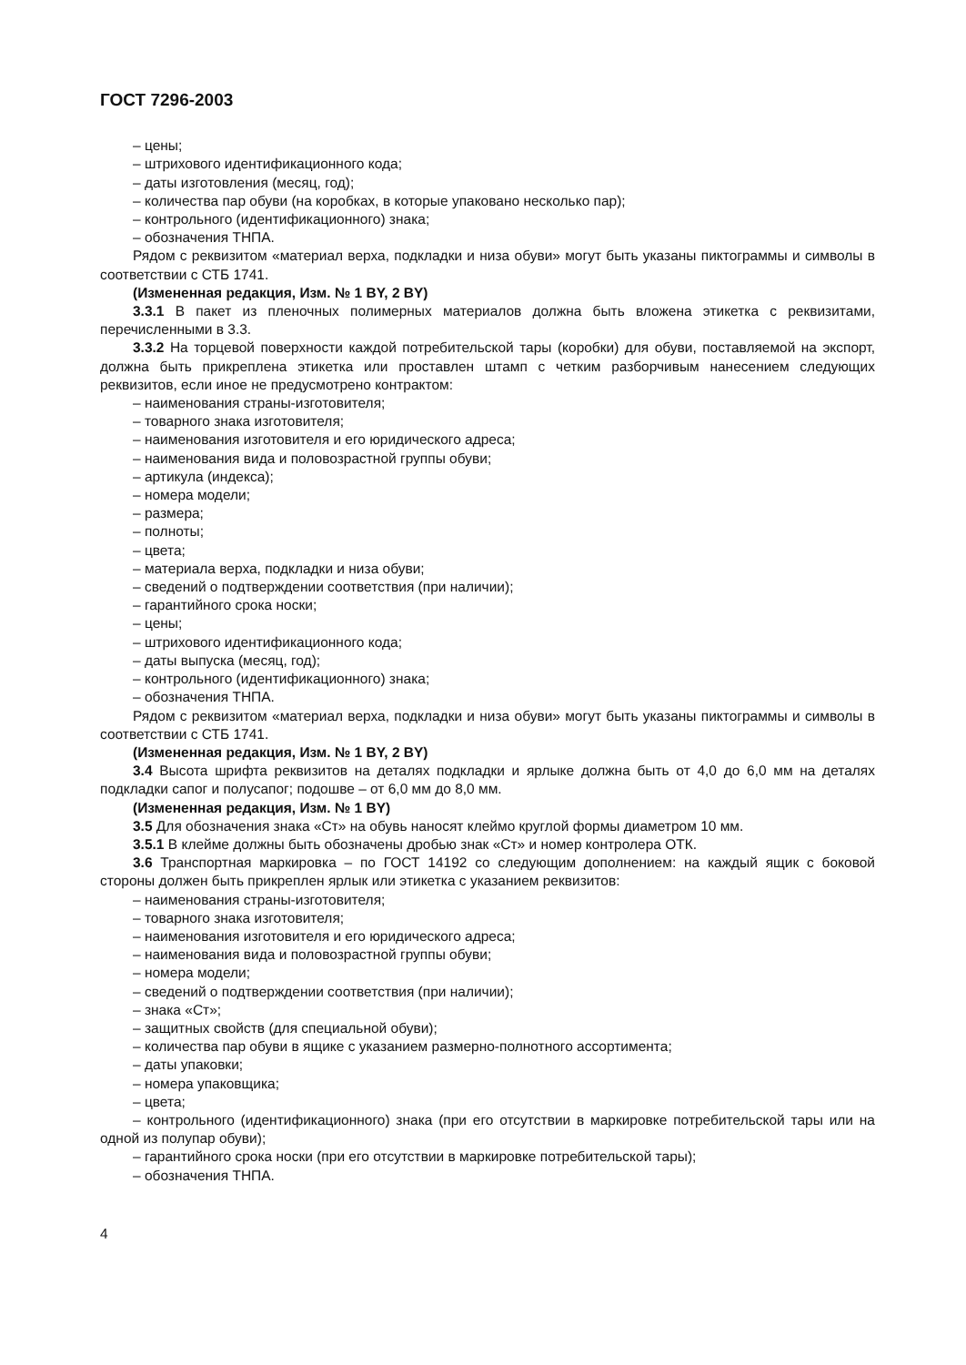ГОСТ 7296-2003
– цены;
– штрихового идентификационного кода;
– даты изготовления (месяц, год);
– количества пар обуви (на коробках, в которые упаковано несколько пар);
– контрольного (идентификационного) знака;
– обозначения ТНПА.
Рядом с реквизитом «материал верха, подкладки и низа обуви» могут быть указаны пиктограммы и символы в соответствии с СТБ 1741.
(Измененная редакция, Изм. № 1 BY, 2 BY)
3.3.1 В пакет из пленочных полимерных материалов должна быть вложена этикетка с реквизитами, перечисленными в 3.3.
3.3.2 На торцевой поверхности каждой потребительской тары (коробки) для обуви, поставляемой на экспорт, должна быть прикреплена этикетка или проставлен штамп с четким разборчивым нанесением следующих реквизитов, если иное не предусмотрено контрактом:
– наименования страны-изготовителя;
– товарного знака изготовителя;
– наименования изготовителя и его юридического адреса;
– наименования вида и половозрастной группы обуви;
– артикула (индекса);
– номера модели;
– размера;
– полноты;
– цвета;
– материала верха, подкладки и низа обуви;
– сведений о подтверждении соответствия (при наличии);
– гарантийного срока носки;
– цены;
– штрихового идентификационного кода;
– даты выпуска (месяц, год);
– контрольного (идентификационного) знака;
– обозначения ТНПА.
Рядом с реквизитом «материал верха, подкладки и низа обуви» могут быть указаны пиктограммы и символы в соответствии с СТБ 1741.
(Измененная редакция, Изм. № 1 BY, 2 BY)
3.4 Высота шрифта реквизитов на деталях подкладки и ярлыке должна быть от 4,0 до 6,0 мм на деталях подкладки сапог и полусапог; подошве – от 6,0 мм до 8,0 мм.
(Измененная редакция, Изм. № 1 BY)
3.5 Для обозначения знака «Ст» на обувь наносят клеймо круглой формы диаметром 10 мм.
3.5.1 В клейме должны быть обозначены дробью знак «Ст» и номер контролера ОТК.
3.6 Транспортная маркировка – по ГОСТ 14192 со следующим дополнением: на каждый ящик с боковой стороны должен быть прикреплен ярлык или этикетка с указанием реквизитов:
– наименования страны-изготовителя;
– товарного знака изготовителя;
– наименования изготовителя и его юридического адреса;
– наименования вида и половозрастной группы обуви;
– номера модели;
– сведений о подтверждении соответствия (при наличии);
– знака «Ст»;
– защитных свойств (для специальной обуви);
– количества пар обуви в ящике с указанием размерно-полнотного ассортимента;
– даты упаковки;
– номера упаковщика;
– цвета;
– контрольного (идентификационного) знака (при его отсутствии в маркировке потребительской тары или на одной из полупар обуви);
– гарантийного срока носки (при его отсутствии в маркировке потребительской тары);
– обозначения ТНПА.
4